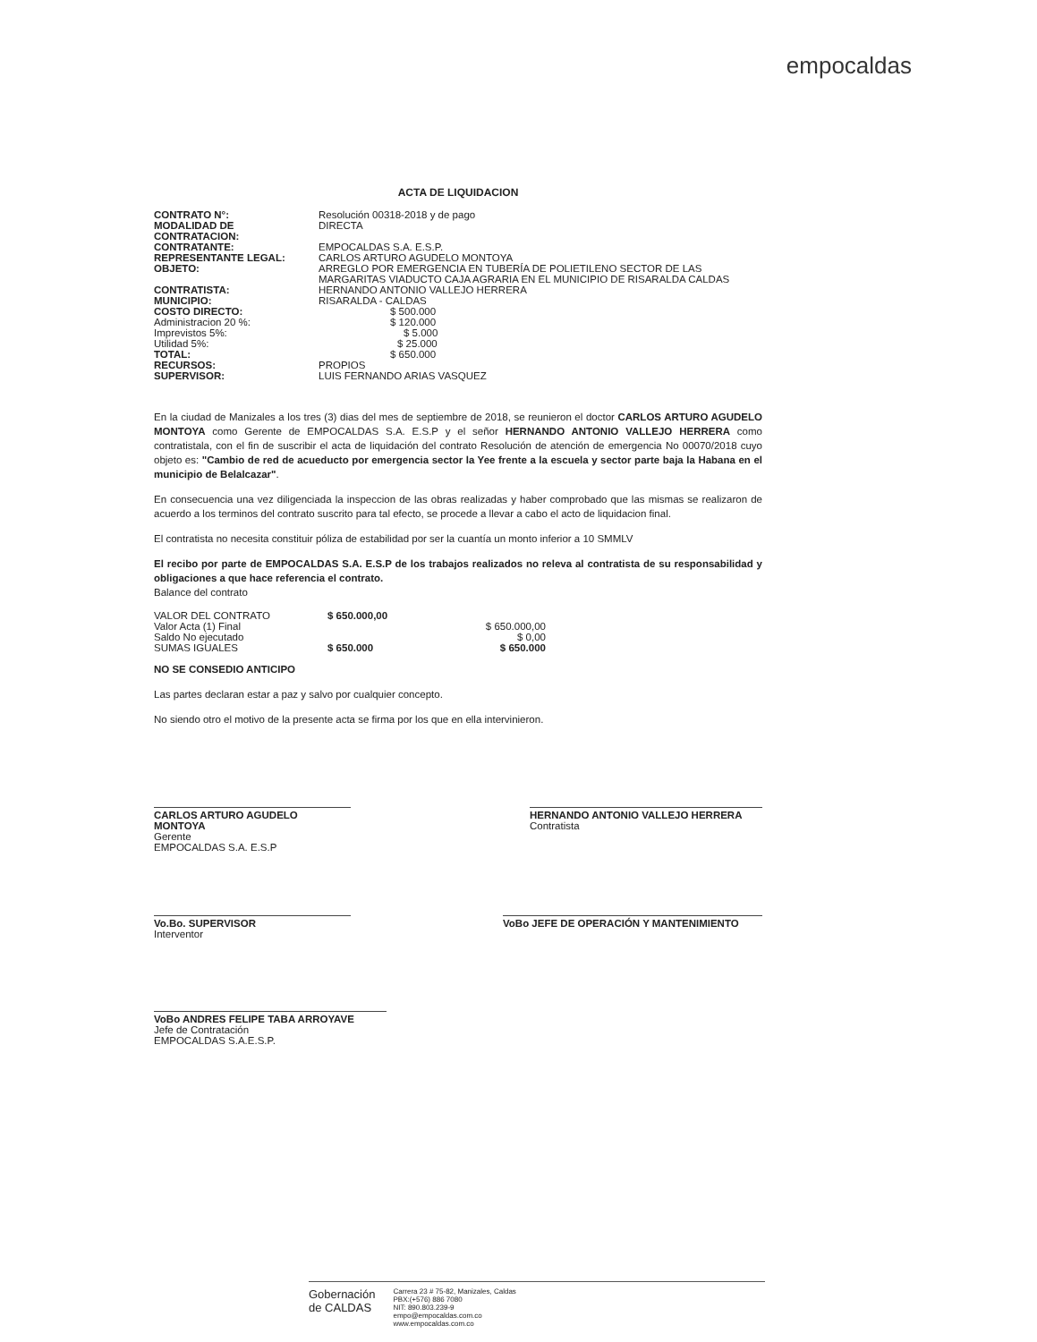empocaldas
ACTA DE LIQUIDACION
| CONTRATO N°: | Resolución 00318-2018 y de pago |
| MODALIDAD DE CONTRATACION: | DIRECTA |
| CONTRATANTE: | EMPOCALDAS S.A. E.S.P. |
| REPRESENTANTE LEGAL: | CARLOS ARTURO AGUDELO MONTOYA |
| OBJETO: | ARREGLO POR EMERGENCIA EN TUBERÍA DE POLIETILENO SECTOR DE LAS MARGARITAS VIADUCTO CAJA AGRARIA EN EL MUNICIPIO DE RISARALDA CALDAS |
| CONTRATISTA: | HERNANDO ANTONIO VALLEJO HERRERA |
| MUNICIPIO: | RISARALDA - CALDAS |
| COSTO DIRECTO: | $ 500.000 |
| Administracion 20 %: | $ 120.000 |
| Imprevistos 5%: | $ 5.000 |
| Utilidad 5%: | $ 25.000 |
| TOTAL: | $ 650.000 |
| RECURSOS: | PROPIOS |
| SUPERVISOR: | LUIS FERNANDO ARIAS VASQUEZ |
En la ciudad de Manizales a los tres (3) dias del mes de septiembre de 2018, se reunieron el doctor CARLOS ARTURO AGUDELO MONTOYA como Gerente de EMPOCALDAS S.A. E.S.P y el señor HERNANDO ANTONIO VALLEJO HERRERA como contratistala, con el fin de suscribir el acta de liquidación del contrato Resolución de atención de emergencia No 00070/2018 cuyo objeto es: "Cambio de red de acueducto por emergencia sector la Yee frente a la escuela y sector parte baja la Habana en el municipio de Belalcazar".
En consecuencia una vez diligenciada la inspeccion de las obras realizadas y haber comprobado que las mismas se realizaron de acuerdo a los terminos del contrato suscrito para tal efecto, se procede a llevar a cabo el acto de liquidacion final.
El contratista no necesita constituir póliza de estabilidad por ser la cuantía un monto inferior a 10 SMMLV
El recibo por parte de EMPOCALDAS S.A. E.S.P de los trabajos realizados no releva al contratista de su responsabilidad y obligaciones a que hace referencia el contrato.
Balance del contrato
| VALOR DEL CONTRATO | $ 650.000,00 | |
| Valor Acta (1) Final | | $ 650.000,00 |
| Saldo No ejecutado | | $ 0,00 |
| SUMAS IGUALES | $ 650.000 | $ 650.000 |
NO SE CONSEDIO ANTICIPO
Las partes declaran estar a paz y salvo por cualquier concepto.
No siendo otro el motivo de la presente acta se firma por los que en ella intervinieron.
CARLOS ARTURO AGUDELO MONTOYA
Gerente
EMPOCALDAS S.A. E.S.P
HERNANDO ANTONIO VALLEJO HERRERA
Contratista
Vo.Bo. SUPERVISOR
Interventor
VoBo JEFE DE OPERACIÓN Y MANTENIMIENTO
VoBo ANDRES FELIPE TABA ARROYAVE
Jefe de Contratación
EMPOCALDAS S.A.E.S.P.
Gobernación
de CALDAS
Carrera 23 # 75-82, Manizales, Caldas
PBX:(+576) 886 7080
NIT: 890.803.239-9
empo@empocaldas.com.co
www.empocaldas.com.co